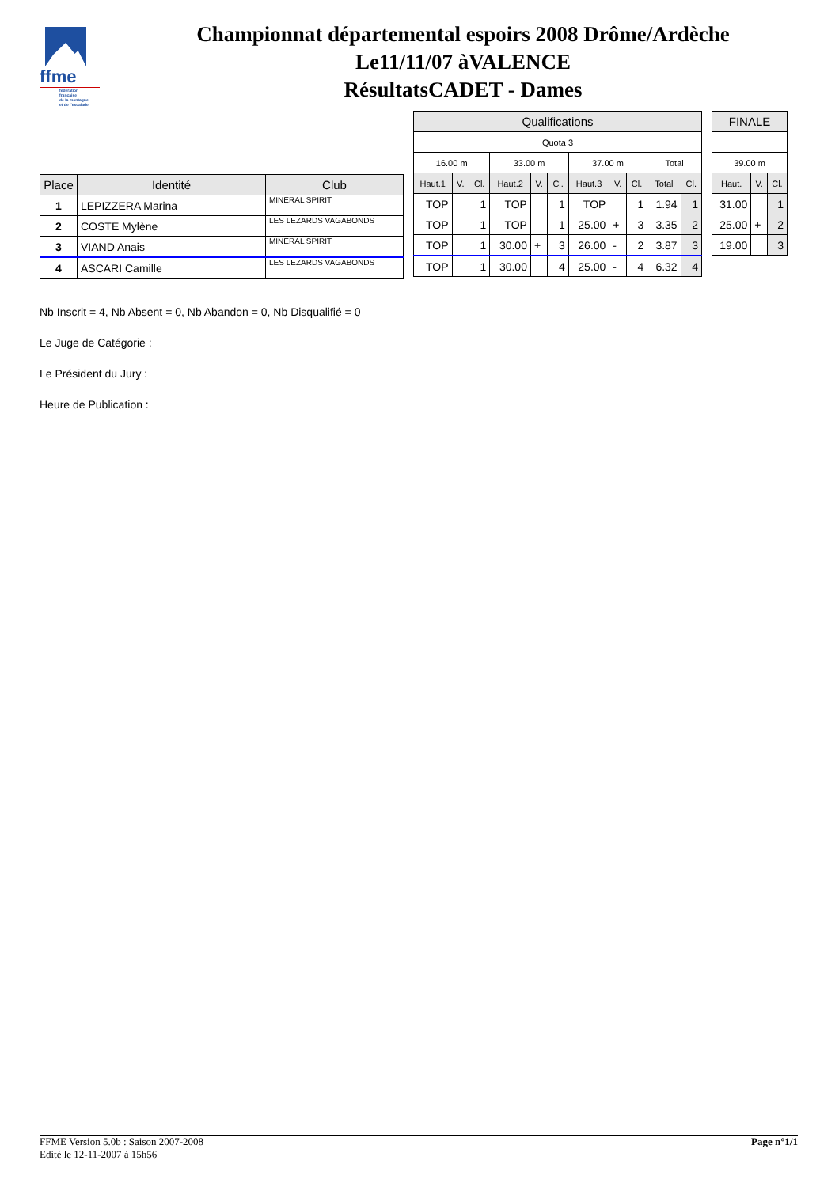ffme
fédération
française
de la montagne
et de l'escalade
Championnat départemental espoirs 2008 Drôme/Ardèche
Le11/11/07 àVALENCE
RésultatsCADET - Dames
| Place | Identité | Club |
| --- | --- | --- |
| 1 | LEPIZZERA Marina | MINERAL SPIRIT |
| 2 | COSTE Mylène | LES LEZARDS VAGABONDS |
| 3 | VIAND Anais | MINERAL SPIRIT |
| 4 | ASCARI Camille | LES LEZARDS VAGABONDS |
| Qualifications | | | | | | | | | | |
| --- | --- | --- | --- | --- | --- | --- | --- | --- | --- | --- |
| Quota 3 | | | | | | | | | | |
| 16.00 m | | | 33.00 m | | | 37.00 m | | | Total | |
| Haut.1 | V. | Cl. | Haut.2 | V. | Cl. | Haut.3 | V. | Cl. | Total | Cl. |
| TOP | | 1 | TOP | | 1 | TOP | | 1 | 1.94 | 1 |
| TOP | | 1 | TOP | | 1 | 25.00 | + | 3 | 3.35 | 2 |
| TOP | | 1 | 30.00 | + | 3 | 26.00 | - | 2 | 3.87 | 3 |
| TOP | | 1 | 30.00 | | 4 | 25.00 | - | 4 | 6.32 | 4 |
| FINALE | | |
| --- | --- | --- |
| 39.00 m | | |
| Haut. | V. | Cl. |
| 31.00 | | 1 |
| 25.00 | + | 2 |
| 19.00 | | 3 |
Nb Inscrit = 4, Nb Absent = 0, Nb Abandon = 0, Nb Disqualifié = 0
Le Juge de Catégorie :
Le Président du Jury :
Heure de Publication :
FFME Version 5.0b : Saison 2007-2008
Edité le 12-11-2007 à 15h56
Page n°1/1